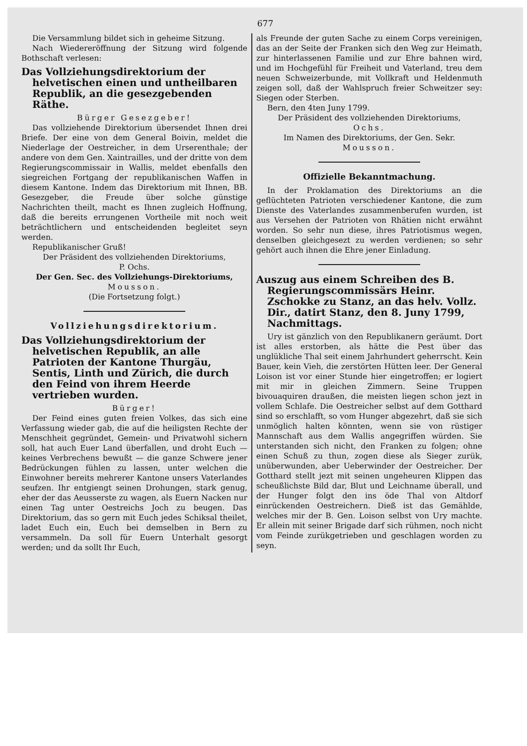677
Die Versammlung bildet sich in geheime Sitzung.
Nach Wiedereröffnung der Sitzung wird folgende Bothschaft verlesen:
Das Vollziehungsdirektorium der helvetischen einen und untheilbaren Republik, an die gesezgebenden Räthe.
Bürger Gesezgeber!
Das vollziehende Direktorium übersendet Ihnen drei Briefe. Der eine von dem General Boivin, meldet die Niederlage der Oestreicher, in dem Urserenthale; der andere von dem Gen. Xaintrailles, und der dritte von dem Regierungscommissair in Wallis, meldet ebenfalls den siegreichen Fortgang der republikanischen Waffen in diesem Kantone. Indem das Direktorium mit Ihnen, BB. Gesezgeber, die Freude über solche günstige Nachrichten theilt, macht es Ihnen zugleich Hoffnung, daß die bereits errungenen Vortheile mit noch weit beträchtlichern und entscheidenden begleitet seyn werden.
Republikanischer Gruß!
Der Präsident des vollziehenden Direktoriums,
P. Ochs.
Der Gen. Sec. des Vollziehungs-Direktoriums,
Mousson.
(Die Fortsetzung folgt.)
Vollziehungsdirektorium.
Das Vollziehungsdirektorium der helvetischen Republik, an alle Patrioten der Kantone Thurgäu, Sentis, Linth und Zürich, die durch den Feind von ihrem Heerde vertrieben wurden.
Bürger!
Der Feind eines guten freien Volkes, das sich eine Verfassung wieder gab, die auf die heiligsten Rechte der Menschheit gegründet, Gemein- und Privatwohl sichern soll, hat auch Euer Land überfallen, und droht Euch — keines Verbrechens bewußt — die ganze Schwere jener Bedrückungen fühlen zu lassen, unter welchen die Einwohner bereits mehrerer Kantone unsers Vaterlandes seufzen. Ihr entgiengt seinen Drohungen, stark genug, eher der das Aeusserste zu wagen, als Euern Nacken nur einen Tag unter Oestreichs Joch zu beugen. Das Direktorium, das so gern mit Euch jedes Schiksal theilet, ladet Euch ein, Euch bei demselben in Bern zu versammeln. Da soll für Euern Unterhalt gesorgt werden; und da sollt Ihr Euch,
als Freunde der guten Sache zu einem Corps vereinigen, das an der Seite der Franken sich den Weg zur Heimath, zur hinterlassenen Familie und zur Ehre bahnen wird, und im Hochgefühl für Freiheit und Vaterland, treu dem neuen Schweizerbunde, mit Vollkraft und Heldenmuth zeigen soll, daß der Wahlspruch freier Schweitzer sey: Siegen oder Sterben.
Bern, den 4ten Juny 1799.
Der Präsident des vollziehenden Direktoriums,
Ochs.
Im Namen des Direktoriums, der Gen. Sekr.
Mousson.
Offizielle Bekanntmachung.
In der Proklamation des Direktoriums an die geflüchteten Patrioten verschiedener Kantone, die zum Dienste des Vaterlandes zusammenberufen wurden, ist aus Versehen der Patrioten von Rhätien nicht erwähnt worden. So sehr nun diese, ihres Patriotismus wegen, denselben gleichgesezt zu werden verdienen; so sehr gehört auch ihnen die Ehre jener Einladung.
Auszug aus einem Schreiben des B. Regierungscommissärs Heinr. Zschokke zu Stanz, an das helv. Vollz. Dir., datirt Stanz, den 8. Juny 1799, Nachmittags.
Ury ist gänzlich von den Republikanern geräumt. Dort ist alles erstorben, als hätte die Pest über das unglükliche Thal seit einem Jahrhundert geherrscht. Kein Bauer, kein Vieh, die zerstörten Hütten leer. Der General Loison ist vor einer Stunde hier eingetroffen; er logiert mit mir in gleichen Zimmern. Seine Truppen bivouaquiren draußen, die meisten liegen schon jezt in vollem Schlafe. Die Oestreicher selbst auf dem Gotthard sind so erschlafft, so vom Hunger abgezehrt, daß sie sich unmöglich halten könnten, wenn sie von rüstiger Mannschaft aus dem Wallis angegriffen würden. Sie unterstanden sich nicht, den Franken zu folgen; ohne einen Schuß zu thun, zogen diese als Sieger zurük, unüberwunden, aber Ueberwinder der Oestreicher. Der Gotthard stellt jezt mit seinen ungeheuren Klippen das scheußlichste Bild dar, Blut und Leichname überall, und der Hunger folgt den ins öde Thal von Altdorf einrückenden Oestreichern. Dieß ist das Gemählde, welches mir der B. Gen. Loison selbst von Ury machte. Er allein mit seiner Brigade darf sich rühmen, noch nicht vom Feinde zurükgetrieben und geschlagen worden zu seyn.